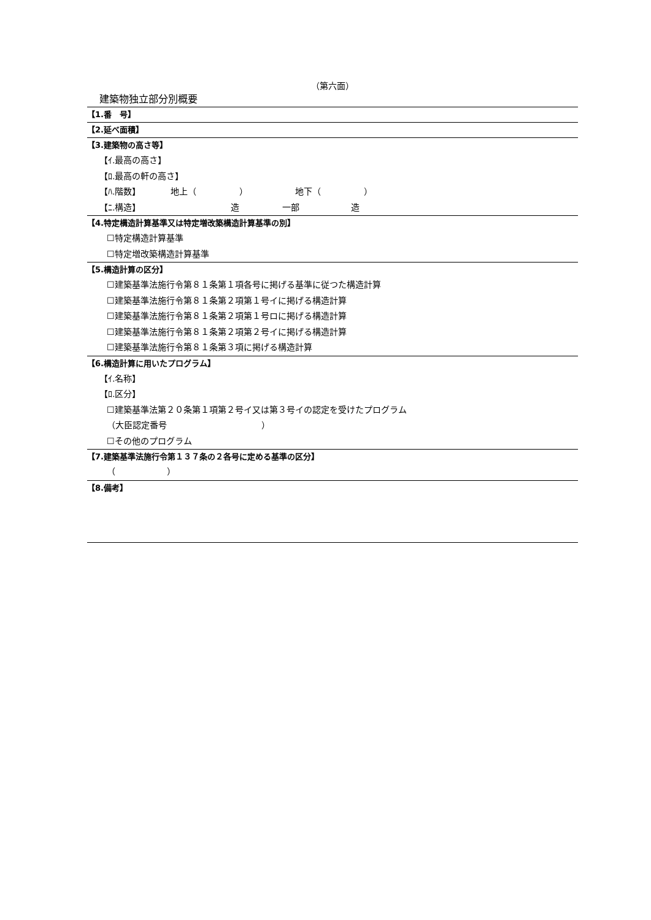（第六面）
建築物独立部分別概要
【1.番　号】
【2.延べ面積】
【3.建築物の高さ等】
【ｲ.最高の高さ】
【ﾛ.最高の軒の高さ】
【ﾊ.階数】　　　　地上（　　　　　）　　　　　　地下（　　　　　）
【ﾆ.構造】　　　　　　　　　　　造　　　　　一部　　　　　　造
【4.特定構造計算基準又は特定増改築構造計算基準の別】
☐特定構造計算基準
☐特定増改築構造計算基準
【5.構造計算の区分】
☐建築基準法施行令第８１条第１項各号に掲げる基準に従つた構造計算
☐建築基準法施行令第８１条第２項第１号イに掲げる構造計算
☐建築基準法施行令第８１条第２項第１号ロに掲げる構造計算
☐建築基準法施行令第８１条第２項第２号イに掲げる構造計算
☐建築基準法施行令第８１条第３項に掲げる構造計算
【6.構造計算に用いたプログラム】
【ｲ.名称】
【ﾛ.区分】
☐建築基準法第２０条第１項第２号イ又は第３号イの認定を受けたプログラム
（大臣認定番号　　　　　　　　　　　）
☐その他のプログラム
【7.建築基準法施行令第１３７条の２各号に定める基準の区分】
（　　　　　　）
【8.備考】